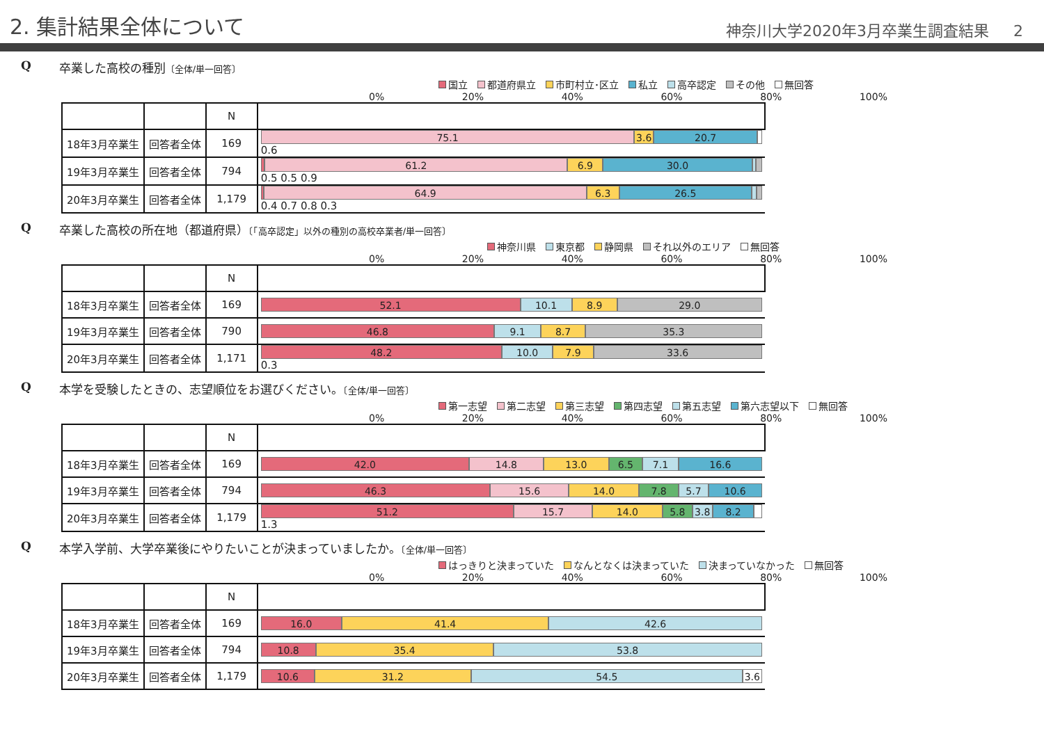2. 集計結果全体について
神奈川大学2020年3月卒業生調査結果 2
Q卒業した高校の種別〔全体/単一回答〕
国立 都道府県立 市町村立･区立 私立 高卒認定 その他 無回答
0% 20% 40% 60% 80% 100%
| | | N | |
| 18年3月卒業生 | 回答者全体 | 169 | 75.1 3.6 20.7 0.6 |
| 19年3月卒業生 | 回答者全体 | 794 | 61.2 6.9 30.0 0.5 0.5 0.9 |
| 20年3月卒業生 | 回答者全体 | 1,179 | 64.9 6.3 26.5 0.4 0.7 0.8 0.3 |
Q卒業した高校の所在地（都道府県）〔「高卒認定」以外の種別の高校卒業者/単一回答〕
神奈川県 東京都 静岡県 それ以外のエリア 無回答
0% 20% 40% 60% 80% 100%
| | | N | |
| 18年3月卒業生 | 回答者全体 | 169 | 52.1 10.1 8.9 29.0 |
| 19年3月卒業生 | 回答者全体 | 790 | 46.8 9.1 8.7 35.3 |
| 20年3月卒業生 | 回答者全体 | 1,171 | 48.2 10.0 7.9 33.6 0.3 |
Q本学を受験したときの、志望順位をお選びください。〔全体/単一回答〕
第一志望 第二志望 第三志望 第四志望 第五志望 第六志望以下 無回答
0% 20% 40% 60% 80% 100%
| | | N | |
| 18年3月卒業生 | 回答者全体 | 169 | 42.0 14.8 13.0 6.5 7.1 16.6 |
| 19年3月卒業生 | 回答者全体 | 794 | 46.3 15.6 14.0 7.8 5.7 10.6 |
| 20年3月卒業生 | 回答者全体 | 1,179 | 51.2 15.7 14.0 5.8 3.8 8.2 1.3 |
Q本学入学前、大学卒業後にやりたいことが決まっていましたか。〔全体/単一回答〕
はっきりと決まっていた なんとなくは決まっていた 決まっていなかった 無回答
0% 20% 40% 60% 80% 100%
| | | N | |
| 18年3月卒業生 | 回答者全体 | 169 | 16.0 41.4 42.6 |
| 19年3月卒業生 | 回答者全体 | 794 | 10.8 35.4 53.8 |
| 20年3月卒業生 | 回答者全体 | 1,179 | 10.6 31.2 54.5 3.6 |